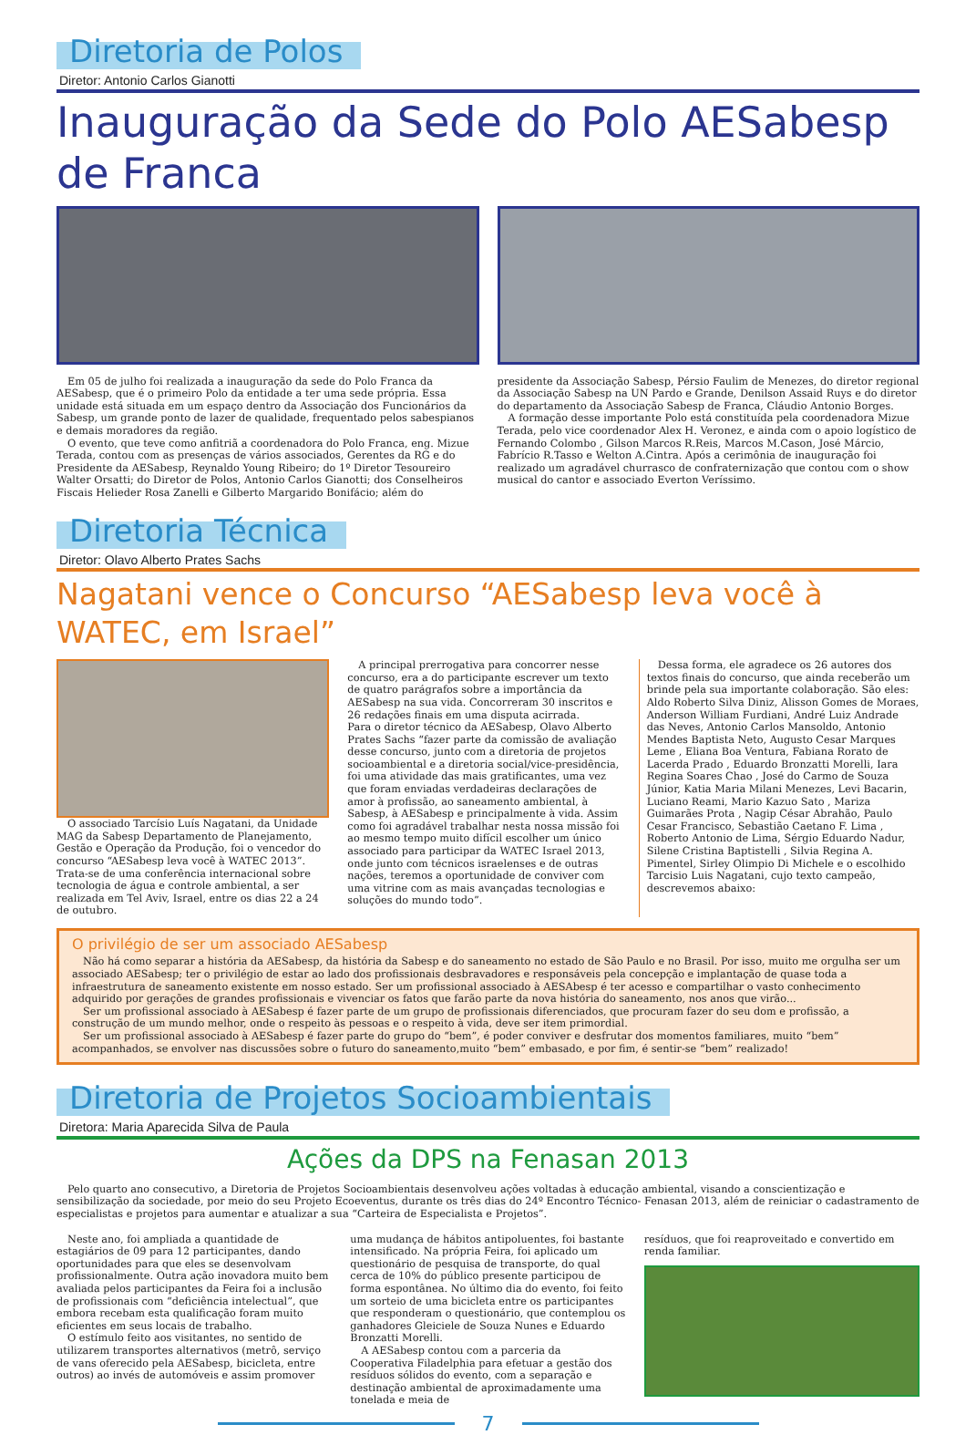Diretoria de Polos
Diretor: Antonio Carlos Gianotti
Inauguração da Sede do Polo AESabesp de Franca
Em 05 de julho foi realizada a inauguração da sede do Polo Franca da AESabesp, que é o primeiro Polo da entidade a ter uma sede própria. Essa unidade está situada em um espaço dentro da Associação dos Funcionários da Sabesp, um grande ponto de lazer de qualidade, frequentado pelos sabespianos e demais moradores da região.
O evento, que teve como anfitriã a coordenadora do Polo Franca, eng. Mizue Terada, contou com as presenças de vários associados, Gerentes da RG e do Presidente da AESabesp, Reynaldo Young Ribeiro; do 1º Diretor Tesoureiro Walter Orsatti; do Diretor de Polos, Antonio Carlos Gianotti; dos Conselheiros Fiscais Helieder Rosa Zanelli e Gilberto Margarido Bonifácio; além do
presidente da Associação Sabesp, Pérsio Faulim de Menezes, do diretor regional da Associação Sabesp na UN Pardo e Grande, Denilson Assaid Ruys e do diretor do departamento da Associação Sabesp de Franca, Cláudio Antonio Borges.
A formação desse importante Polo está constituída pela coordenadora Mizue Terada, pelo vice coordenador Alex H. Veronez, e ainda com o apoio logístico de Fernando Colombo , Gilson Marcos R.Reis, Marcos M.Cason, José Márcio, Fabrício R.Tasso e Welton A.Cintra. Após a cerimônia de inauguração foi realizado um agradável churrasco de confraternização que contou com o show musical do cantor e associado Everton Veríssimo.
Diretoria Técnica
Diretor: Olavo Alberto Prates Sachs
Nagatani vence o Concurso “AESabesp leva você à WATEC, em Israel”
O associado Tarcísio Luís Nagatani, da Unidade MAG da Sabesp Departamento de Planejamento, Gestão e Operação da Produção, foi o vencedor do concurso “AESabesp leva você à WATEC 2013”. Trata-se de uma conferência internacional sobre tecnologia de água e controle ambiental, a ser realizada em Tel Aviv, Israel, entre os dias 22 a 24 de outubro.
A principal prerrogativa para concorrer nesse concurso, era a do participante escrever um texto de quatro parágrafos sobre a importância da AESabesp na sua vida. Concorreram 30 inscritos e 26 redações finais em uma disputa acirrada.
Para o diretor técnico da AESabesp, Olavo Alberto Prates Sachs “fazer parte da comissão de avaliação desse concurso, junto com a diretoria de projetos socioambiental e a diretoria social/vice-presidência, foi uma atividade das mais gratificantes, uma vez que foram enviadas verdadeiras declarações de amor à profissão, ao saneamento ambiental, à Sabesp, à AESabesp e principalmente à vida. Assim como foi agradável trabalhar nesta nossa missão foi ao mesmo tempo muito difícil escolher um único associado para participar da WATEC Israel 2013, onde junto com técnicos israelenses e de outras nações, teremos a oportunidade de conviver com uma vitrine com as mais avançadas tecnologias e soluções do mundo todo”.
Dessa forma, ele agradece os 26 autores dos textos finais do concurso, que ainda receberão um brinde pela sua importante colaboração. São eles: Aldo Roberto Silva Diniz, Alisson Gomes de Moraes, Anderson William Furdiani, André Luiz Andrade das Neves, Antonio Carlos Mansoldo, Antonio Mendes Baptista Neto, Augusto Cesar Marques Leme , Eliana Boa Ventura, Fabiana Rorato de Lacerda Prado , Eduardo Bronzatti Morelli, Iara Regina Soares Chao , José do Carmo de Souza Júnior, Katia Maria Milani Menezes, Levi Bacarin, Luciano Reami, Mario Kazuo Sato , Mariza Guimarães Prota , Nagip César Abrahão, Paulo Cesar Francisco, Sebastião Caetano F. Lima , Roberto Antonio de Lima, Sérgio Eduardo Nadur, Silene Cristina Baptistelli , Silvia Regina A. Pimentel, Sirley Olimpio Di Michele e o escolhido Tarcisio Luis Nagatani, cujo texto campeão, descrevemos abaixo:
O privilégio de ser um associado AESabesp
Não há como separar a história da AESabesp, da história da Sabesp e do saneamento no estado de São Paulo e no Brasil. Por isso, muito me orgulha ser um associado AESabesp; ter o privilégio de estar ao lado dos profissionais desbravadores e responsáveis pela concepção e implantação de quase toda a infraestrutura de saneamento existente em nosso estado. Ser um profissional associado à AESAbesp é ter acesso e compartilhar o vasto conhecimento adquirido por gerações de grandes profissionais e vivenciar os fatos que farão parte da nova história do saneamento, nos anos que virão...
Ser um profissional associado à AESabesp é fazer parte de um grupo de profissionais diferenciados, que procuram fazer do seu dom e profissão, a construção de um mundo melhor, onde o respeito às pessoas e o respeito à vida, deve ser item primordial.
Ser um profissional associado à AESabesp é fazer parte do grupo do “bem”, é poder conviver e desfrutar dos momentos familiares, muito “bem” acompanhados, se envolver nas discussões sobre o futuro do saneamento,muito “bem” embasado, e por fim, é sentir-se “bem” realizado!
Diretoria de Projetos Socioambientais
Diretora: Maria Aparecida Silva de Paula
Ações da DPS na Fenasan 2013
Pelo quarto ano consecutivo, a Diretoria de Projetos Socioambientais desenvolveu ações voltadas à educação ambiental, visando a conscientização e sensibilização da sociedade, por meio do seu Projeto Ecoeventus, durante os três dias do 24º Encontro Técnico- Fenasan 2013, além de reiniciar o cadastramento de especialistas e projetos para aumentar e atualizar a sua “Carteira de Especialista e Projetos”.
Neste ano, foi ampliada a quantidade de estagiários de 09 para 12 participantes, dando oportunidades para que eles se desenvolvam profissionalmente. Outra ação inovadora muito bem avaliada pelos participantes da Feira foi a inclusão de profissionais com “deficiência intelectual”, que embora recebam esta qualificação foram muito eficientes em seus locais de trabalho.
O estímulo feito aos visitantes, no sentido de utilizarem transportes alternativos (metrô, serviço de vans oferecido pela AESabesp, bicicleta, entre outros) ao invés de automóveis e assim promover
uma mudança de hábitos antipoluentes, foi bastante intensificado. Na própria Feira, foi aplicado um questionário de pesquisa de transporte, do qual cerca de 10% do público presente participou de forma espontânea. No último dia do evento, foi feito um sorteio de uma bicicleta entre os participantes que responderam o questionário, que contemplou os ganhadores Gleiciele de Souza Nunes e Eduardo Bronzatti Morelli.
A AESabesp contou com a parceria da Cooperativa Filadelphia para efetuar a gestão dos resíduos sólidos do evento, com a separação e destinação ambiental de aproximadamente uma tonelada e meia de
resíduos, que foi reaproveitado e convertido em renda familiar.
7